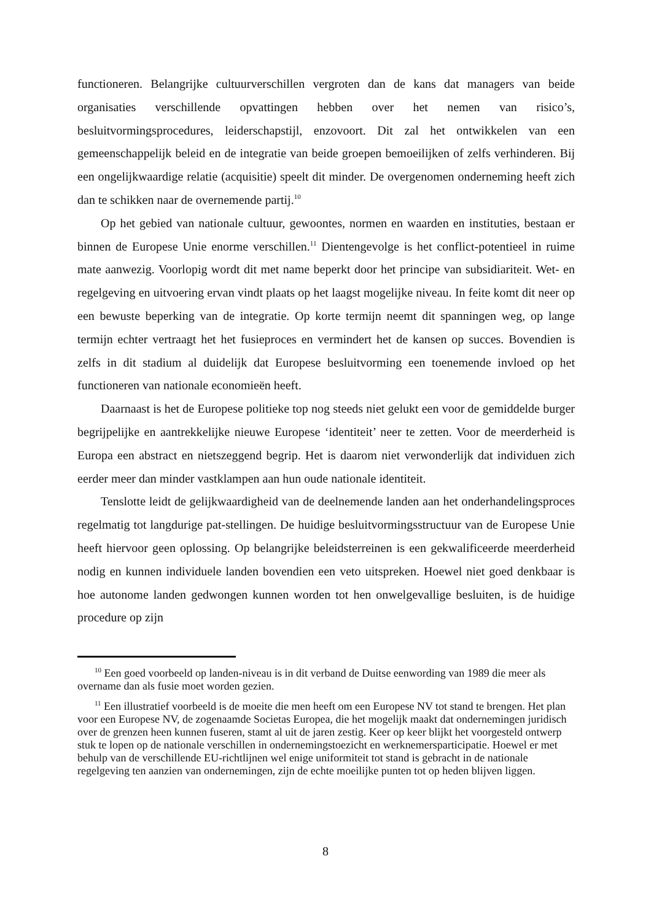functioneren. Belangrijke cultuurverschillen vergroten dan de kans dat managers van beide organisaties verschillende opvattingen hebben over het nemen van risico’s, besluitvormingsprocedures, leiderschapstijl, enzovoort. Dit zal het ontwikkelen van een gemeenschappelijk beleid en de integratie van beide groepen bemoeilijken of zelfs verhinderen. Bij een ongelijkwaardige relatie (acquisitie) speelt dit minder. De overgenomen onderneming heeft zich dan te schikken naar de overnemende partij.<sup>10</sup>
Op het gebied van nationale cultuur, gewoontes, normen en waarden en instituties, bestaan er binnen de Europese Unie enorme verschillen.<sup>11</sup> Dientengevolge is het conflict-potentieel in ruime mate aanwezig. Voorlopig wordt dit met name beperkt door het principe van subsidiariteit. Wet- en regelgeving en uitvoering ervan vindt plaats op het laagst mogelijke niveau. In feite komt dit neer op een bewuste beperking van de integratie. Op korte termijn neemt dit spanningen weg, op lange termijn echter vertraagt het het fusieproces en vermindert het de kansen op succes. Bovendien is zelfs in dit stadium al duidelijk dat Europese besluitvorming een toenemende invloed op het functioneren van nationale economieën heeft.
Daarnaast is het de Europese politieke top nog steeds niet gelukt een voor de gemiddelde burger begrijpelijke en aantrekkelijke nieuwe Europese ‘identiteit’ neer te zetten. Voor de meerderheid is Europa een abstract en nietszeggend begrip. Het is daarom niet verwonderlijk dat individuen zich eerder meer dan minder vastklampen aan hun oude nationale identiteit.
Tenslotte leidt de gelijkwaardigheid van de deelnemende landen aan het onderhandelingsproces regelmatig tot langdurige pat-stellingen. De huidige besluitvormingsstructuur van de Europese Unie heeft hiervoor geen oplossing. Op belangrijke beleidsterreinen is een gekwalificeerde meerderheid nodig en kunnen individuele landen bovendien een veto uitspreken. Hoewel niet goed denkbaar is hoe autonome landen gedwongen kunnen worden tot hen onwelgevallige besluiten, is de huidige procedure op zijn
<sup>10</sup> Een goed voorbeeld op landen-niveau is in dit verband de Duitse eenwording van 1989 die meer als overname dan als fusie moet worden gezien.
<sup>11</sup> Een illustratief voorbeeld is de moeite die men heeft om een Europese NV tot stand te brengen. Het plan voor een Europese NV, de zogenaamde Societas Europea, die het mogelijk maakt dat ondernemingen juridisch over de grenzen heen kunnen fuseren, stamt al uit de jaren zestig. Keer op keer blijkt het voorgesteld ontwerp stuk te lopen op de nationale verschillen in ondernemingstoezicht en werknemersparticipatie. Hoewel er met behulp van de verschillende EU-richtlijnen wel enige uniformiteit tot stand is gebracht in de nationale regelgeving ten aanzien van ondernemingen, zijn de echte moeilijke punten tot op heden blijven liggen.
8